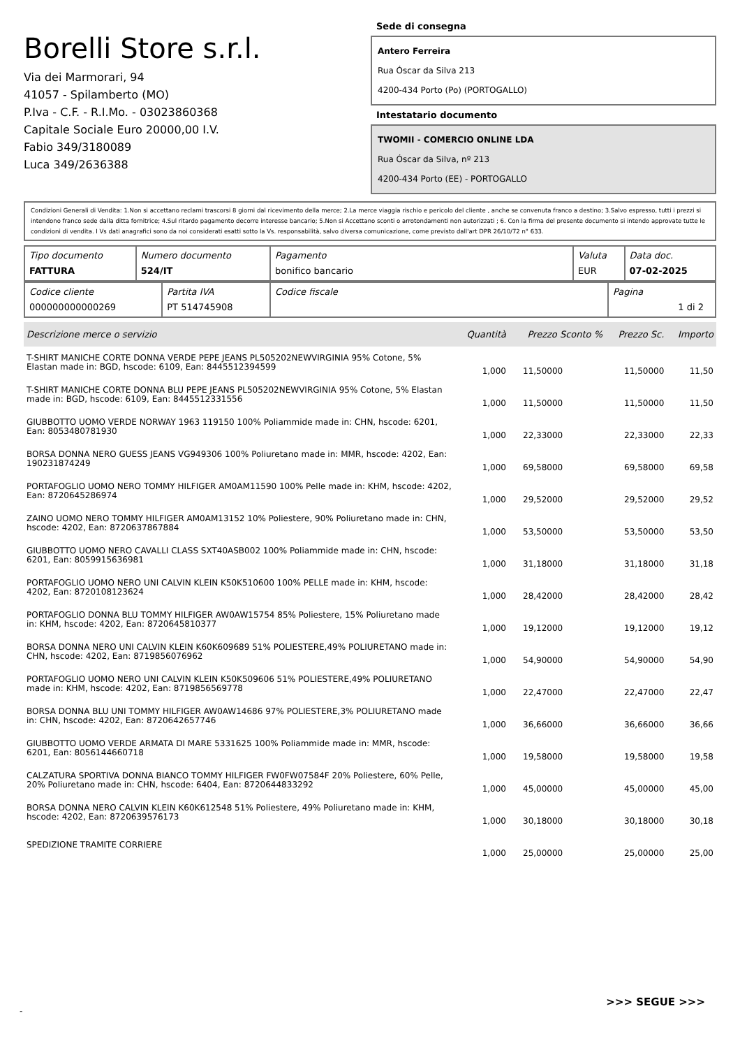Borelli Store s.r.l.
Via dei Marmorari, 94
41057 - Spilamberto (MO)
P.Iva - C.F. - R.I.Mo. - 03023860368
Capitale Sociale Euro 20000,00 I.V.
Fabio 349/3180089
Luca 349/2636388
Sede di consegna
Antero Ferreira
Rua Óscar da Silva 213
4200-434 Porto (Po) (PORTOGALLO)
Intestatario documento
TWOMII - COMERCIO ONLINE LDA
Rua Óscar da Silva, nº 213
4200-434 Porto (EE) - PORTOGALLO
Condizioni Generali di Vendita: 1.Non si accettano reclami trascorsi 8 giorni dal ricevimento della merce; 2.La merce viaggia rischio e pericolo del cliente , anche se convenuta franco a destino; 3.Salvo espresso, tutti i prezzi si intendono franco sede dalla ditta fornitrice; 4.Sul ritardo pagamento decorre interesse bancario; 5.Non si Accettano sconti o arrotondamenti non autorizzati ; 6. Con la firma del presente documento si intendo approvate tutte le condizioni di vendita. I Vs dati anagrafici sono da noi considerati esatti sotto la Vs. responsabilità, salvo diversa comunicazione, come previsto dall'art DPR 26/10/72 n° 633.
| Tipo documento FATTURA | Numero documento 524/IT | Pagamento bonifico bancario | Valuta EUR | Data doc. 07-02-2025 |
| Codice cliente 000000000000269 | Partita IVA PT 514745908 | Codice fiscale | Pagina 1 di 2 |
| Descrizione merce o servizio | Quantità | Prezzo Sconto % | Prezzo Sc. | Importo |
| --- | --- | --- | --- | --- |
| T-SHIRT MANICHE CORTE DONNA VERDE PEPE JEANS PL505202NEWVIRGINIA 95% Cotone, 5% Elastan made in: BGD, hscode: 6109, Ean: 8445512394599 | 1,000 | 11,50000 | 11,50000 | 11,50 |
| T-SHIRT MANICHE CORTE DONNA BLU PEPE JEANS PL505202NEWVIRGINIA 95% Cotone, 5% Elastan made in: BGD, hscode: 6109, Ean: 8445512331556 | 1,000 | 11,50000 | 11,50000 | 11,50 |
| GIUBBOTTO UOMO VERDE NORWAY 1963 119150 100% Poliammide made in: CHN, hscode: 6201, Ean: 8053480781930 | 1,000 | 22,33000 | 22,33000 | 22,33 |
| BORSA DONNA NERO GUESS JEANS VG949306 100% Poliuretano made in: MMR, hscode: 4202, Ean: 190231874249 | 1,000 | 69,58000 | 69,58000 | 69,58 |
| PORTAFOGLIO UOMO NERO TOMMY HILFIGER AM0AM11590 100% Pelle made in: KHM, hscode: 4202, Ean: 8720645286974 | 1,000 | 29,52000 | 29,52000 | 29,52 |
| ZAINO UOMO NERO TOMMY HILFIGER AM0AM13152 10% Poliestere, 90% Poliuretano made in: CHN, hscode: 4202, Ean: 8720637867884 | 1,000 | 53,50000 | 53,50000 | 53,50 |
| GIUBBOTTO UOMO NERO CAVALLI CLASS SXT40ASB002 100% Poliammide made in: CHN, hscode: 6201, Ean: 8059915636981 | 1,000 | 31,18000 | 31,18000 | 31,18 |
| PORTAFOGLIO UOMO NERO UNI CALVIN KLEIN K50K510600 100% PELLE made in: KHM, hscode: 4202, Ean: 8720108123624 | 1,000 | 28,42000 | 28,42000 | 28,42 |
| PORTAFOGLIO DONNA BLU TOMMY HILFIGER AW0AW15754 85% Poliestere, 15% Poliuretano made in: KHM, hscode: 4202, Ean: 8720645810377 | 1,000 | 19,12000 | 19,12000 | 19,12 |
| BORSA DONNA NERO UNI CALVIN KLEIN K60K609689 51% POLIESTERE,49% POLIURETANO made in: CHN, hscode: 4202, Ean: 8719856076962 | 1,000 | 54,90000 | 54,90000 | 54,90 |
| PORTAFOGLIO UOMO NERO UNI CALVIN KLEIN K50K509606 51% POLIESTERE,49% POLIURETANO made in: KHM, hscode: 4202, Ean: 8719856569778 | 1,000 | 22,47000 | 22,47000 | 22,47 |
| BORSA DONNA BLU UNI TOMMY HILFIGER AW0AW14686 97% POLIESTERE,3% POLIURETANO made in: CHN, hscode: 4202, Ean: 8720642657746 | 1,000 | 36,66000 | 36,66000 | 36,66 |
| GIUBBOTTO UOMO VERDE ARMATA DI MARE 5331625 100% Poliammide made in: MMR, hscode: 6201, Ean: 8056144660718 | 1,000 | 19,58000 | 19,58000 | 19,58 |
| CALZATURA SPORTIVA DONNA BIANCO TOMMY HILFIGER FW0FW07584F 20% Poliestere, 60% Pelle, 20% Poliuretano made in: CHN, hscode: 6404, Ean: 8720644833292 | 1,000 | 45,00000 | 45,00000 | 45,00 |
| BORSA DONNA NERO CALVIN KLEIN K60K612548 51% Poliestere, 49% Poliuretano made in: KHM, hscode: 4202, Ean: 8720639576173 | 1,000 | 30,18000 | 30,18000 | 30,18 |
| SPEDIZIONE TRAMITE CORRIERE | 1,000 | 25,00000 | 25,00000 | 25,00 |
>>> SEGUE >>>
-